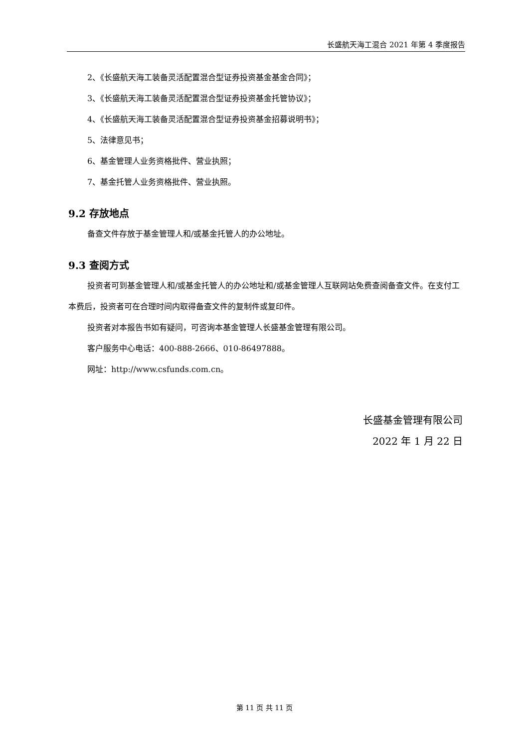长盛航天海工混合 2021 年第 4 季度报告
2、《长盛航天海工装备灵活配置混合型证券投资基金基金合同》；
3、《长盛航天海工装备灵活配置混合型证券投资基金托管协议》；
4、《长盛航天海工装备灵活配置混合型证券投资基金招募说明书》；
5、法律意见书；
6、基金管理人业务资格批件、营业执照；
7、基金托管人业务资格批件、营业执照。
9.2 存放地点
备查文件存放于基金管理人和/或基金托管人的办公地址。
9.3 查阅方式
投资者可到基金管理人和/或基金托管人的办公地址和/或基金管理人互联网站免费查阅备查文件。在支付工本费后，投资者可在合理时间内取得备查文件的复制件或复印件。
投资者对本报告书如有疑问，可咨询本基金管理人长盛基金管理有限公司。
客户服务中心电话：400-888-2666、010-86497888。
网址：http://www.csfunds.com.cn。
长盛基金管理有限公司
2022 年 1 月 22 日
第 11 页 共 11 页